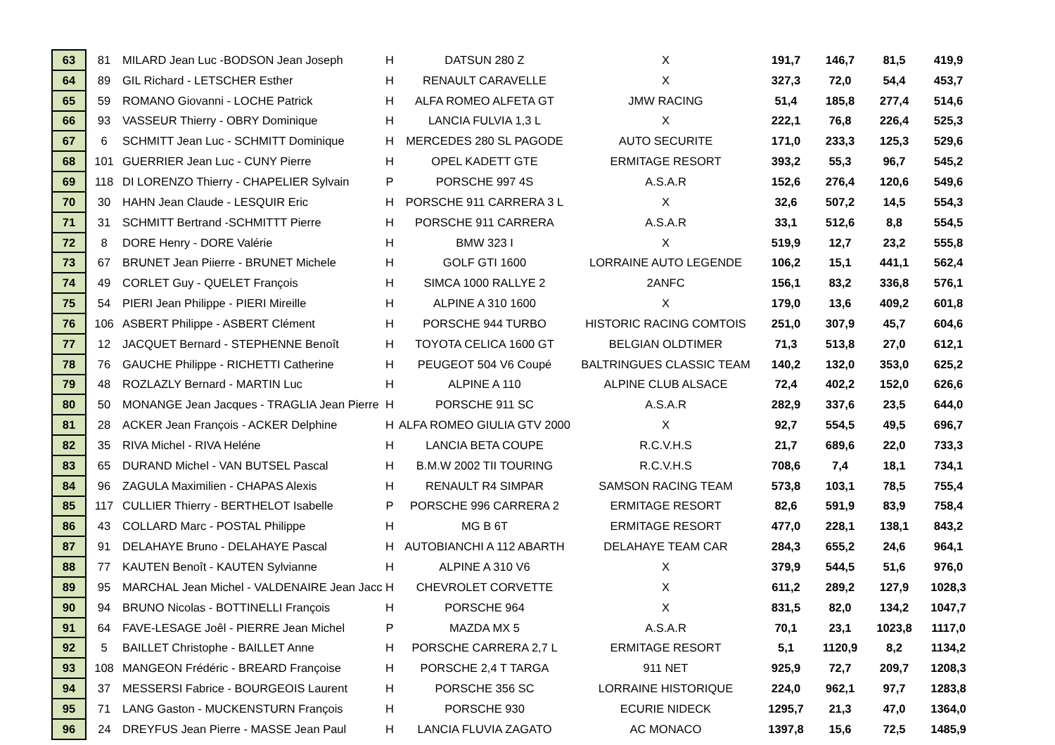| 63 | 81 | MILARD Jean Luc -BODSON Jean Joseph | H | DATSUN 280 Z | X | 191,7 | 146,7 | 81,5 | 419,9 |
| 64 | 89 | GIL Richard - LETSCHER Esther | H | RENAULT CARAVELLE | X | 327,3 | 72,0 | 54,4 | 453,7 |
| 65 | 59 | ROMANO Giovanni - LOCHE Patrick | H | ALFA ROMEO ALFETA GT | JMW RACING | 51,4 | 185,8 | 277,4 | 514,6 |
| 66 | 93 | VASSEUR Thierry - OBRY Dominique | H | LANCIA FULVIA 1,3 L | X | 222,1 | 76,8 | 226,4 | 525,3 |
| 67 | 6 | SCHMITT Jean Luc - SCHMITT Dominique | H | MERCEDES 280 SL PAGODE | AUTO SECURITE | 171,0 | 233,3 | 125,3 | 529,6 |
| 68 | 101 | GUERRIER Jean Luc - CUNY Pierre | H | OPEL KADETT GTE | ERMITAGE RESORT | 393,2 | 55,3 | 96,7 | 545,2 |
| 69 | 118 | DI LORENZO Thierry - CHAPELIER Sylvain | P | PORSCHE 997 4S | A.S.A.R | 152,6 | 276,4 | 120,6 | 549,6 |
| 70 | 30 | HAHN Jean Claude - LESQUIR Eric | H | PORSCHE 911 CARRERA 3 L | X | 32,6 | 507,2 | 14,5 | 554,3 |
| 71 | 31 | SCHMITT Bertrand -SCHMITTT Pierre | H | PORSCHE 911 CARRERA | A.S.A.R | 33,1 | 512,6 | 8,8 | 554,5 |
| 72 | 8 | DORE Henry - DORE Valérie | H | BMW 323 I | X | 519,9 | 12,7 | 23,2 | 555,8 |
| 73 | 67 | BRUNET Jean Piierre - BRUNET Michele | H | GOLF GTI 1600 | LORRAINE AUTO LEGENDE | 106,2 | 15,1 | 441,1 | 562,4 |
| 74 | 49 | CORLET Guy - QUELET François | H | SIMCA 1000 RALLYE 2 | 2ANFC | 156,1 | 83,2 | 336,8 | 576,1 |
| 75 | 54 | PIERI Jean Philippe - PIERI Mireille | H | ALPINE A 310 1600 | X | 179,0 | 13,6 | 409,2 | 601,8 |
| 76 | 106 | ASBERT Philippe - ASBERT Clément | H | PORSCHE 944 TURBO | HISTORIC RACING COMTOIS | 251,0 | 307,9 | 45,7 | 604,6 |
| 77 | 12 | JACQUET Bernard - STEPHENNE Benoît | H | TOYOTA CELICA 1600 GT | BELGIAN OLDTIMER | 71,3 | 513,8 | 27,0 | 612,1 |
| 78 | 76 | GAUCHE Philippe - RICHETTI Catherine | H | PEUGEOT 504 V6 Coupé | BALTRINGUES CLASSIC TEAM | 140,2 | 132,0 | 353,0 | 625,2 |
| 79 | 48 | ROZLAZLY Bernard - MARTIN Luc | H | ALPINE A 110 | ALPINE CLUB ALSACE | 72,4 | 402,2 | 152,0 | 626,6 |
| 80 | 50 | MONANGE Jean Jacques - TRAGLIA Jean Pierre | H | PORSCHE 911 SC | A.S.A.R | 282,9 | 337,6 | 23,5 | 644,0 |
| 81 | 28 | ACKER Jean François - ACKER Delphine | H | ALFA ROMEO GIULIA GTV 2000 | X | 92,7 | 554,5 | 49,5 | 696,7 |
| 82 | 35 | RIVA Michel - RIVA Heléne | H | LANCIA BETA COUPE | R.C.V.H.S | 21,7 | 689,6 | 22,0 | 733,3 |
| 83 | 65 | DURAND Michel - VAN BUTSEL Pascal | H | B.M.W 2002 TII TOURING | R.C.V.H.S | 708,6 | 7,4 | 18,1 | 734,1 |
| 84 | 96 | ZAGULA Maximilien - CHAPAS Alexis | H | RENAULT R4 SIMPAR | SAMSON RACING TEAM | 573,8 | 103,1 | 78,5 | 755,4 |
| 85 | 117 | CULLIER Thierry - BERTHELOT Isabelle | P | PORSCHE 996 CARRERA 2 | ERMITAGE RESORT | 82,6 | 591,9 | 83,9 | 758,4 |
| 86 | 43 | COLLARD Marc - POSTAL Philippe | H | MG B 6T | ERMITAGE RESORT | 477,0 | 228,1 | 138,1 | 843,2 |
| 87 | 91 | DELAHAYE Bruno - DELAHAYE Pascal | H | AUTOBIANCHI A 112 ABARTH | DELAHAYE TEAM CAR | 284,3 | 655,2 | 24,6 | 964,1 |
| 88 | 77 | KAUTEN Benoît - KAUTEN Sylvianne | H | ALPINE A 310 V6 | X | 379,9 | 544,5 | 51,6 | 976,0 |
| 89 | 95 | MARCHAL Jean Michel - VALDENAIRE Jean Jacc | H | CHEVROLET CORVETTE | X | 611,2 | 289,2 | 127,9 | 1028,3 |
| 90 | 94 | BRUNO Nicolas - BOTTINELLI François | H | PORSCHE 964 | X | 831,5 | 82,0 | 134,2 | 1047,7 |
| 91 | 64 | FAVE-LESAGE Joêl - PIERRE Jean Michel | P | MAZDA MX 5 | A.S.A.R | 70,1 | 23,1 | 1023,8 | 1117,0 |
| 92 | 5 | BAILLET Christophe - BAILLET Anne | H | PORSCHE CARRERA 2,7 L | ERMITAGE RESORT | 5,1 | 1120,9 | 8,2 | 1134,2 |
| 93 | 108 | MANGEON Frédéric - BREARD Françoise | H | PORSCHE 2,4 T TARGA | 911 NET | 925,9 | 72,7 | 209,7 | 1208,3 |
| 94 | 37 | MESSERSI Fabrice - BOURGEOIS Laurent | H | PORSCHE 356 SC | LORRAINE HISTORIQUE | 224,0 | 962,1 | 97,7 | 1283,8 |
| 95 | 71 | LANG Gaston - MUCKENSTURN François | H | PORSCHE 930 | ECURIE NIDECK | 1295,7 | 21,3 | 47,0 | 1364,0 |
| 96 | 24 | DREYFUS Jean Pierre - MASSE Jean Paul | H | LANCIA FLUVIA ZAGATO | AC MONACO | 1397,8 | 15,6 | 72,5 | 1485,9 |